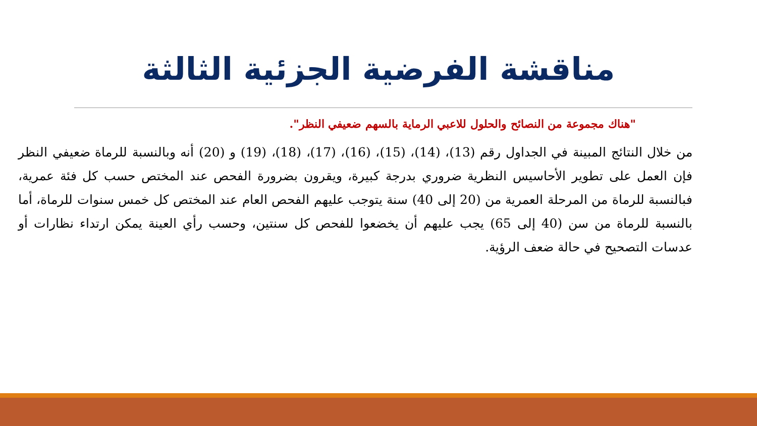مناقشة الفرضية الجزئية الثالثة
"هناك مجموعة من النصائح والحلول للاعبي الرماية بالسهم ضعيفي النظر".
من خلال النتائج المبينة في الجداول رقم (13)، (14)، (15)، (16)، (17)، (18)، (19) و (20) أنه وبالنسبة للرماة ضعيفي النظر فإن العمل على تطوير الأحاسيس النظرية ضروري بدرجة كبيرة، ويقرون بضرورة الفحص عند المختص حسب كل فئة عمرية، فبالنسبة للرماة من المرحلة العمرية من (20 إلى 40) سنة يتوجب عليهم الفحص العام عند المختص كل خمس سنوات للرماة، أما بالنسبة للرماة من سن (40 إلى 65) يجب عليهم أن يخضعوا للفحص كل سنتين، وحسب رأي العينة يمكن ارتداء نظارات أو عدسات التصحيح في حالة ضعف الرؤية.